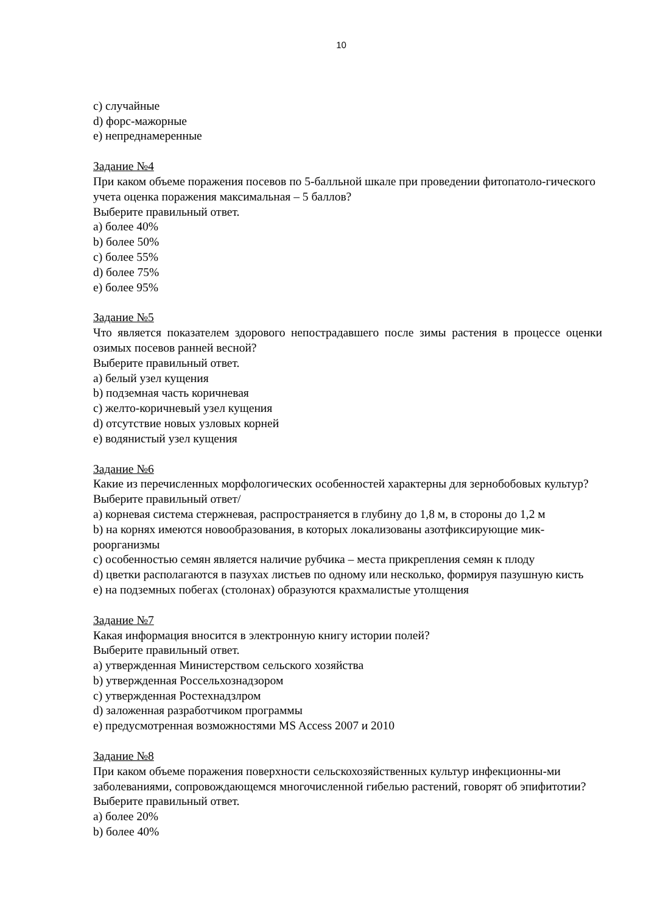10
c) случайные
d) форс-мажорные
e) непреднамеренные
Задание №4
При каком объеме поражения посевов по 5-балльной шкале при проведении фитопатоло-гического учета оценка поражения максимальная – 5 баллов?
Выберите правильный ответ.
a) более 40%
b) более 50%
c) более 55%
d) более 75%
e) более 95%
Задание №5
Что является показателем здорового непострадавшего после зимы растения в процессе оценки озимых посевов ранней весной?
Выберите правильный ответ.
a) белый узел кущения
b) подземная часть коричневая
c) желто-коричневый узел кущения
d) отсутствие новых узловых корней
e) водянистый узел кущения
Задание №6
Какие из перечисленных морфологических особенностей характерны для зернобобовых культур?
Выберите правильный ответ/
a) корневая система стержневая, распространяется в глубину до 1,8 м, в стороны до 1,2 м
b) на корнях имеются новообразования, в которых локализованы азотфиксирующие мик-роорганизмы
c) особенностью семян является наличие рубчика – места прикрепления семян к плоду
d) цветки располагаются в пазухах листьев по одному или несколько, формируя пазушную кисть
e) на подземных побегах (столонах) образуются крахмалистые утолщения
Задание №7
Какая информация вносится в электронную книгу истории полей?
Выберите правильный ответ.
a) утвержденная Министерством сельского хозяйства
b) утвержденная Россельхознадзором
c) утвержденная Ростехнадзлром
d) заложенная разработчиком программы
e) предусмотренная возможностями MS Access 2007 и 2010
Задание №8
При каком объеме поражения поверхности сельскохозяйственных культур инфекционны-ми заболеваниями, сопровождающемся многочисленной гибелью растений, говорят об эпифитотии?
Выберите правильный ответ.
a) более 20%
b) более 40%